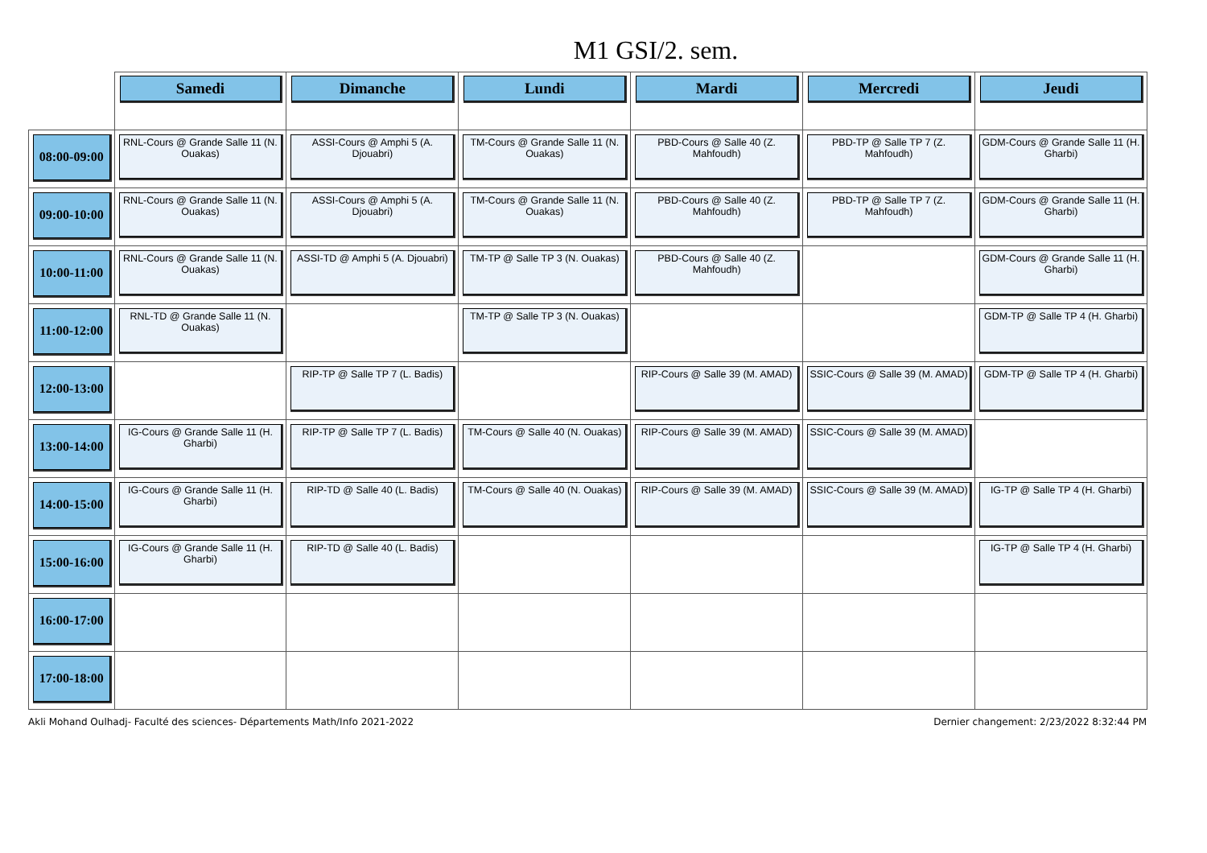M1 GSI/2. sem.
| | Samedi | Dimanche | Lundi | Mardi | Mercredi | Jeudi |
| --- | --- | --- | --- | --- | --- | --- |
| 08:00-09:00 | RNL-Cours @ Grande Salle 11 (N. Ouakas) | ASSI-Cours @ Amphi 5 (A. Djouabri) | TM-Cours @ Grande Salle 11 (N. Ouakas) | PBD-Cours @ Salle 40 (Z. Mahfoudh) | PBD-TP @ Salle TP 7 (Z. Mahfoudh) | GDM-Cours @ Grande Salle 11 (H. Gharbi) |
| 09:00-10:00 | RNL-Cours @ Grande Salle 11 (N. Ouakas) | ASSI-Cours @ Amphi 5 (A. Djouabri) | TM-Cours @ Grande Salle 11 (N. Ouakas) | PBD-Cours @ Salle 40 (Z. Mahfoudh) | PBD-TP @ Salle TP 7 (Z. Mahfoudh) | GDM-Cours @ Grande Salle 11 (H. Gharbi) |
| 10:00-11:00 | RNL-Cours @ Grande Salle 11 (N. Ouakas) | ASSI-TD @ Amphi 5 (A. Djouabri) | TM-TP @ Salle TP 3 (N. Ouakas) | PBD-Cours @ Salle 40 (Z. Mahfoudh) | | GDM-Cours @ Grande Salle 11 (H. Gharbi) |
| 11:00-12:00 | RNL-TD @ Grande Salle 11 (N. Ouakas) | | TM-TP @ Salle TP 3 (N. Ouakas) | | | GDM-TP @ Salle TP 4 (H. Gharbi) |
| 12:00-13:00 | | RIP-TP @ Salle TP 7 (L. Badis) | | RIP-Cours @ Salle 39 (M. AMAD) | SSIC-Cours @ Salle 39 (M. AMAD) | GDM-TP @ Salle TP 4 (H. Gharbi) |
| 13:00-14:00 | IG-Cours @ Grande Salle 11 (H. Gharbi) | RIP-TP @ Salle TP 7 (L. Badis) | TM-Cours @ Salle 40 (N. Ouakas) | RIP-Cours @ Salle 39 (M. AMAD) | SSIC-Cours @ Salle 39 (M. AMAD) | |
| 14:00-15:00 | IG-Cours @ Grande Salle 11 (H. Gharbi) | RIP-TD @ Salle 40 (L. Badis) | TM-Cours @ Salle 40 (N. Ouakas) | RIP-Cours @ Salle 39 (M. AMAD) | SSIC-Cours @ Salle 39 (M. AMAD) | IG-TP @ Salle TP 4 (H. Gharbi) |
| 15:00-16:00 | IG-Cours @ Grande Salle 11 (H. Gharbi) | RIP-TD @ Salle 40 (L. Badis) | | | | IG-TP @ Salle TP 4 (H. Gharbi) |
| 16:00-17:00 | | | | | | |
| 17:00-18:00 | | | | | | |
Akli Mohand Oulhadj- Faculté des sciences- Départements Math/Info 2021-2022 Dernier changement: 2/23/2022 8:32:44 PM